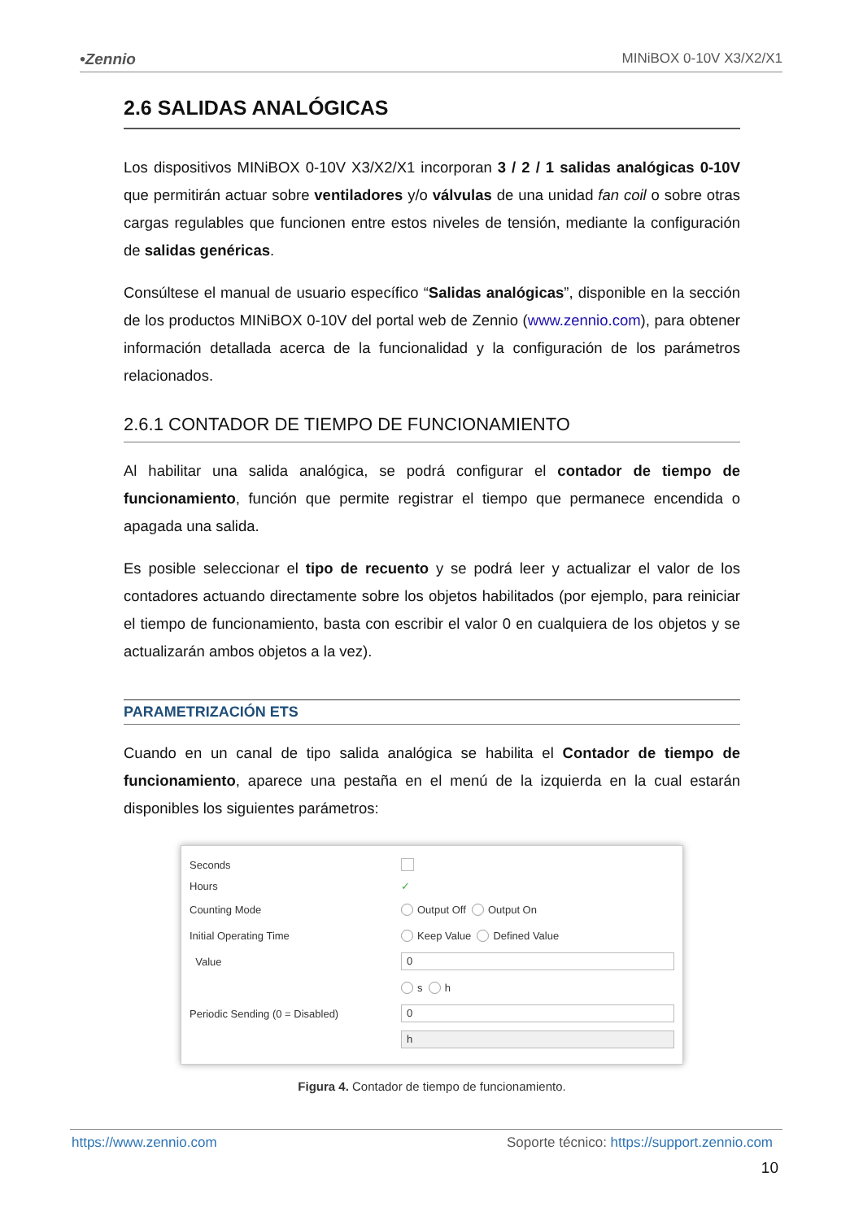•Zennio MINiBOX 0-10V X3/X2/X1
2.6 SALIDAS ANALÓGICAS
Los dispositivos MINiBOX 0-10V X3/X2/X1 incorporan 3 / 2 / 1 salidas analógicas 0-10V que permitirán actuar sobre ventiladores y/o válvulas de una unidad fan coil o sobre otras cargas regulables que funcionen entre estos niveles de tensión, mediante la configuración de salidas genéricas.
Consúltese el manual de usuario específico “Salidas analógicas”, disponible en la sección de los productos MINiBOX 0-10V del portal web de Zennio (www.zennio.com), para obtener información detallada acerca de la funcionalidad y la configuración de los parámetros relacionados.
2.6.1 CONTADOR DE TIEMPO DE FUNCIONAMIENTO
Al habilitar una salida analógica, se podrá configurar el contador de tiempo de funcionamiento, función que permite registrar el tiempo que permanece encendida o apagada una salida.
Es posible seleccionar el tipo de recuento y se podrá leer y actualizar el valor de los contadores actuando directamente sobre los objetos habilitados (por ejemplo, para reiniciar el tiempo de funcionamiento, basta con escribir el valor 0 en cualquiera de los objetos y se actualizarán ambos objetos a la vez).
PARAMETRIZACIÓN ETS
Cuando en un canal de tipo salida analógica se habilita el Contador de tiempo de funcionamiento, aparece una pestaña en el menú de la izquierda en la cual estarán disponibles los siguientes parámetros:
Seconds
Hours ✓
Counting Mode Output Off Output On
Initial Operating Time Keep Value Defined Value
Value 0
s h
Periodic Sending (0 = Disabled) 0
h
Figura 4. Contador de tiempo de funcionamiento.
https://www.zennio.com Soporte técnico: https://support.zennio.com
10